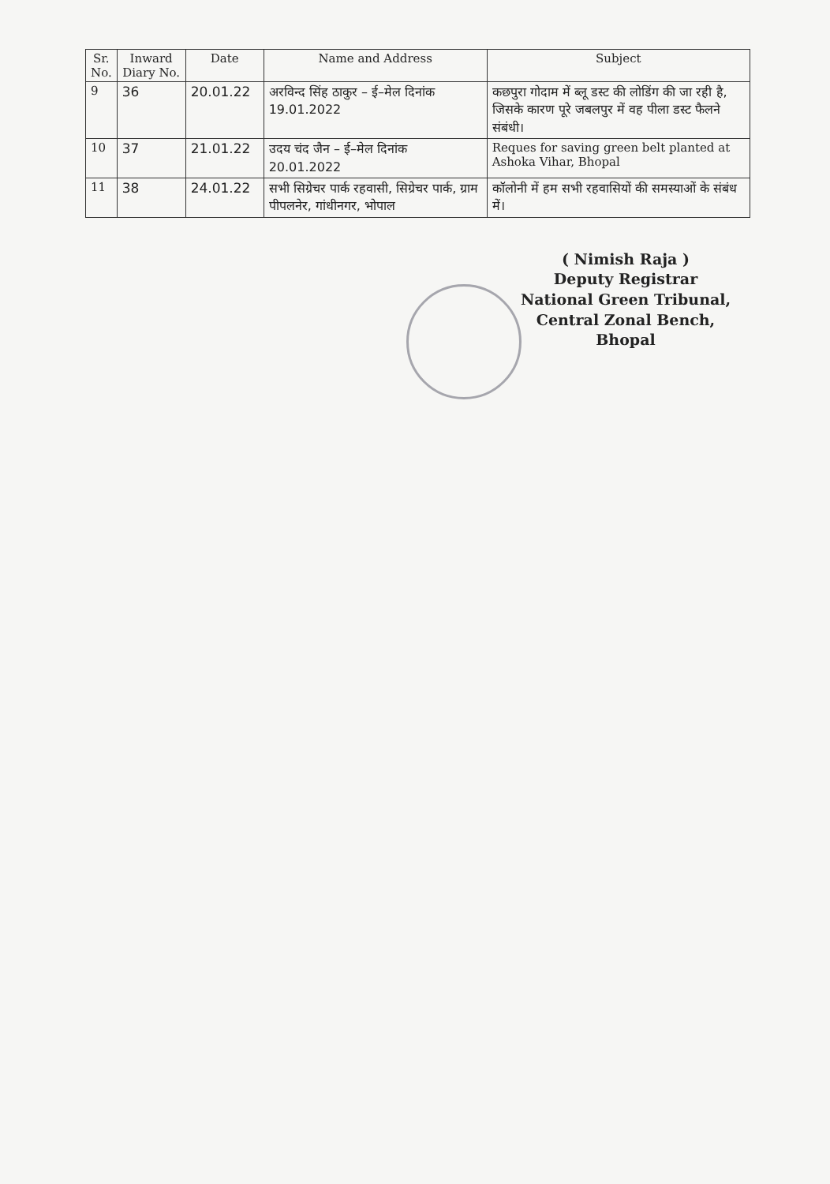| Sr. No. | Inward Diary No. | Date | Name and Address | Subject |
| --- | --- | --- | --- | --- |
| 9 | 36 | 20.01.22 | अरविन्द सिंह ठाकुर – ई–मेल दिनांक 19.01.2022 | कछपुरा गोदाम में ब्लू डस्ट की लोडिंग की जा रही है, जिसके कारण पूरे जबलपुर में वह पीला डस्ट फैलने संबंधी। |
| 10 | 37 | 21.01.22 | उदय चंद जैन – ई–मेल दिनांक 20.01.2022 | Reques for saving green belt planted at Ashoka Vihar, Bhopal |
| 11 | 38 | 24.01.22 | सभी सिग्रेचर पार्क रहवासी, सिग्रेचर पार्क, ग्राम पीपलनेर, गांधीनगर, भोपाल | कॉलोनी में हम सभी रहवासियों की समस्याओं के संबंध में। |
( Nimish Raja )
Deputy Registrar
National Green Tribunal,
Central Zonal Bench, Bhopal